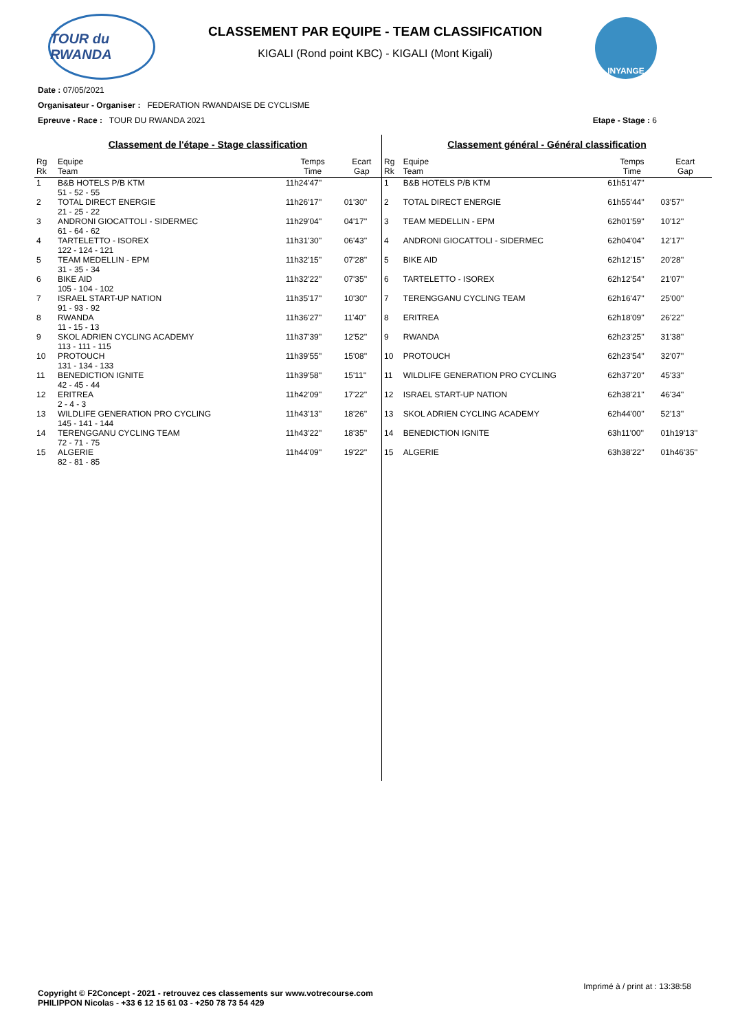TOUR du RWANDA
CLASSEMENT PAR EQUIPE - TEAM CLASSIFICATION
KIGALI (Rond point KBC) - KIGALI (Mont Kigali)
INYANGE
Date : 07/05/2021
Organisateur - Organiser : FEDERATION RWANDAISE DE CYCLISME
Epreuve - Race : TOUR DU RWANDA 2021 Etape - Stage : 6
Classement de l'étape - Stage classification
| Rg Rk | Equipe Team | Temps Time | Ecart Gap |
| --- | --- | --- | --- |
| 1 | B&B HOTELS P/B KTM 51 - 52 - 55 | 11h24'47'' | |
| 2 | TOTAL DIRECT ENERGIE 21 - 25 - 22 | 11h26'17'' | 01'30'' |
| 3 | ANDRONI GIOCATTOLI - SIDERMEC 61 - 64 - 62 | 11h29'04'' | 04'17'' |
| 4 | TARTELETTO - ISOREX 122 - 124 - 121 | 11h31'30'' | 06'43'' |
| 5 | TEAM MEDELLIN - EPM 31 - 35 - 34 | 11h32'15'' | 07'28'' |
| 6 | BIKE AID 105 - 104 - 102 | 11h32'22'' | 07'35'' |
| 7 | ISRAEL START-UP NATION 91 - 93 - 92 | 11h35'17'' | 10'30'' |
| 8 | RWANDA 11 - 15 - 13 | 11h36'27'' | 11'40'' |
| 9 | SKOL ADRIEN CYCLING ACADEMY 113 - 111 - 115 | 11h37'39'' | 12'52'' |
| 10 | PROTOUCH 131 - 134 - 133 | 11h39'55'' | 15'08'' |
| 11 | BENEDICTION IGNITE 42 - 45 - 44 | 11h39'58'' | 15'11'' |
| 12 | ERITREA 2 - 4 - 3 | 11h42'09'' | 17'22'' |
| 13 | WILDLIFE GENERATION PRO CYCLING 145 - 141 - 144 | 11h43'13'' | 18'26'' |
| 14 | TERENGGANU CYCLING TEAM 72 - 71 - 75 | 11h43'22'' | 18'35'' |
| 15 | ALGERIE 82 - 81 - 85 | 11h44'09'' | 19'22'' |
Classement général - Général classification
| Rg Rk | Equipe Team | Temps Time | Ecart Gap |
| --- | --- | --- | --- |
| 1 | B&B HOTELS P/B KTM | 61h51'47'' | |
| 2 | TOTAL DIRECT ENERGIE | 61h55'44'' | 03'57'' |
| 3 | TEAM MEDELLIN - EPM | 62h01'59'' | 10'12'' |
| 4 | ANDRONI GIOCATTOLI - SIDERMEC | 62h04'04'' | 12'17'' |
| 5 | BIKE AID | 62h12'15'' | 20'28'' |
| 6 | TARTELETTO - ISOREX | 62h12'54'' | 21'07'' |
| 7 | TERENGGANU CYCLING TEAM | 62h16'47'' | 25'00'' |
| 8 | ERITREA | 62h18'09'' | 26'22'' |
| 9 | RWANDA | 62h23'25'' | 31'38'' |
| 10 | PROTOUCH | 62h23'54'' | 32'07'' |
| 11 | WILDLIFE GENERATION PRO CYCLING | 62h37'20'' | 45'33'' |
| 12 | ISRAEL START-UP NATION | 62h38'21'' | 46'34'' |
| 13 | SKOL ADRIEN CYCLING ACADEMY | 62h44'00'' | 52'13'' |
| 14 | BENEDICTION IGNITE | 63h11'00'' | 01h19'13'' |
| 15 | ALGERIE | 63h38'22'' | 01h46'35'' |
Imprimé à / print at : 13:38:58
Copyright © F2Concept - 2021 - retrouvez ces classements sur www.votrecourse.com
PHILIPPON Nicolas - +33 6 12 15 61 03 - +250 78 73 54 429